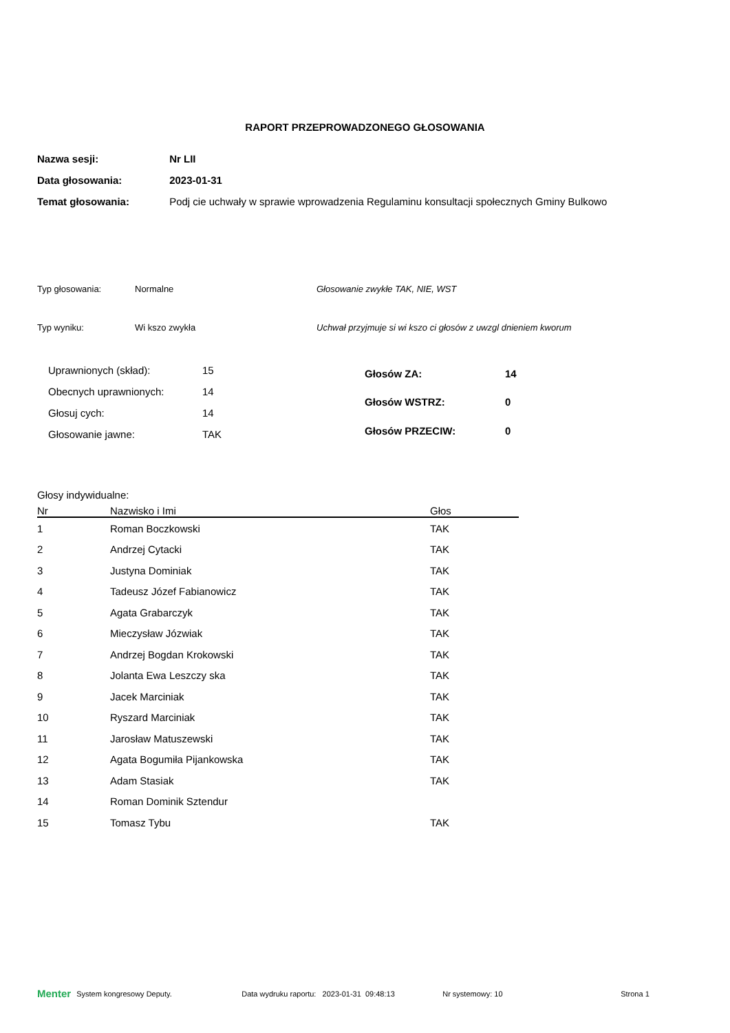RAPORT PRZEPROWADZONEGO GŁOSOWANIA
Nazwa sesji: Nr LII
Data głosowania: 2023-01-31
Temat głosowania: Podj cie uchwały w sprawie wprowadzenia Regulaminu konsultacji społecznych Gminy Bulkowo
Typ głosowania: Normalne Głosowanie zwykłe TAK, NIE, WST
Typ wyniku: Wi kszo zwykła Uchwał przyjmuje si wi kszo ci głosów z uwzgl dnieniem kworum
| Uprawnionych (skład): | 15 |
| Obecnych uprawnionych: | 14 |
| Głosuj cych: | 14 |
| Głosowanie jawne: | TAK |
| Głosów ZA: | 14 |
| Głosów WSTRZ: | 0 |
| Głosów PRZECIW: | 0 |
Głosy indywidualne:
| Nr | Nazwisko i Imi | Głos |
| --- | --- | --- |
| 1 | Roman Boczkowski | TAK |
| 2 | Andrzej Cytacki | TAK |
| 3 | Justyna Dominiak | TAK |
| 4 | Tadeusz Józef Fabianowicz | TAK |
| 5 | Agata Grabarczyk | TAK |
| 6 | Mieczysław Józwiak | TAK |
| 7 | Andrzej Bogdan Krokowski | TAK |
| 8 | Jolanta Ewa Leszczy ska | TAK |
| 9 | Jacek Marciniak | TAK |
| 10 | Ryszard Marciniak | TAK |
| 11 | Jarosław Matuszewski | TAK |
| 12 | Agata Bogumiła Pijankowska | TAK |
| 13 | Adam Stasiak | TAK |
| 14 | Roman Dominik Sztendur | |
| 15 | Tomasz Tybu | TAK |
Menter System kongresowy Deputy. Data wydruku raportu: 2023-01-31 09:48:13 Nr systemowy: 10 Strona 1